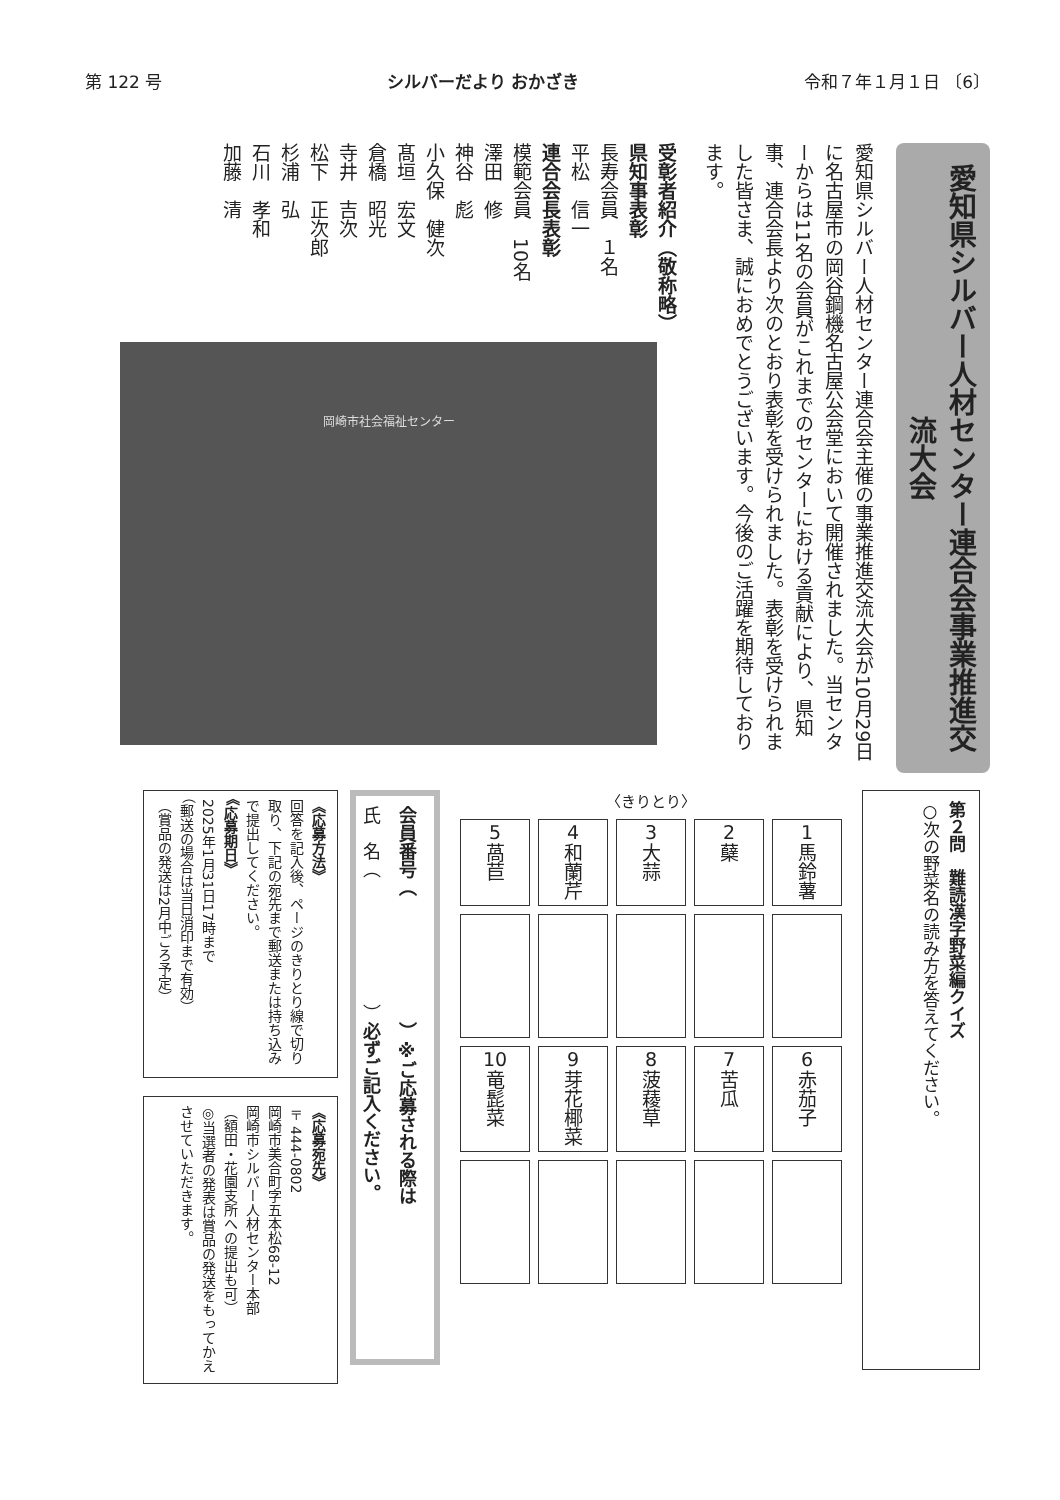第 122 号 シルバーだより おかざき 令和７年１月１日 〔6〕
愛知県シルバー人材センター連合会事業推進交流大会
愛知県シルバー人材センター連合会主催の事業推進交流大会が10月29日に名古屋市の岡谷鋼機名古屋公会堂において開催されました。当センターからは11名の会員がこれまでのセンターにおける貢献により、県知事、連合会長より次のとおり表彰を受けられました。表彰を受けられました皆さま、誠におめでとうございます。今後のご活躍を期待しております。
受彰者紹介（敬称略）
県知事表彰
長寿会員　１名
平松　信一
連合会長表彰
模範会員　10名
澤田　修
神谷　彪
小久保　健次
髙垣　宏文
倉橋　昭光
寺井　吉次
松下　正次郎
杉浦　弘
石川　孝和
加藤　清
岡崎市社会福祉センター
第２問　難読漢字野菜編クイズ
○次の野菜名の読み方を答えてください。
〈きりとり〉
| 1 馬鈴薯 | 2 蘖 | 3 大蒜 | 4 和蘭芹 | 5 萵苣 |
| 6 赤茄子 | 7 苦瓜 | 8 菠薐草 | 9 芽花椰菜 | 10 竜髭菜 |
会員番号（　　　　　　　）※ご応募される際は
氏　名（　　　　　　　）必ずご記入ください。
《応募方法》
回答を記入後、ページのきりとり線で切り取り、下記の宛先まで郵送または持ち込みで提出してください。
《応募期日》
2025年1月31日17時まで
（郵送の場合は当日消印まで有効）
（賞品の発送は2月中ごろ予定）
《応募宛先》
〒444-0802
岡崎市美合町字五本松68-12
岡崎市シルバー人材センター本部
（額田・花園支所への提出も可）
◎当選者の発表は賞品の発送をもってかえさせていただきます。